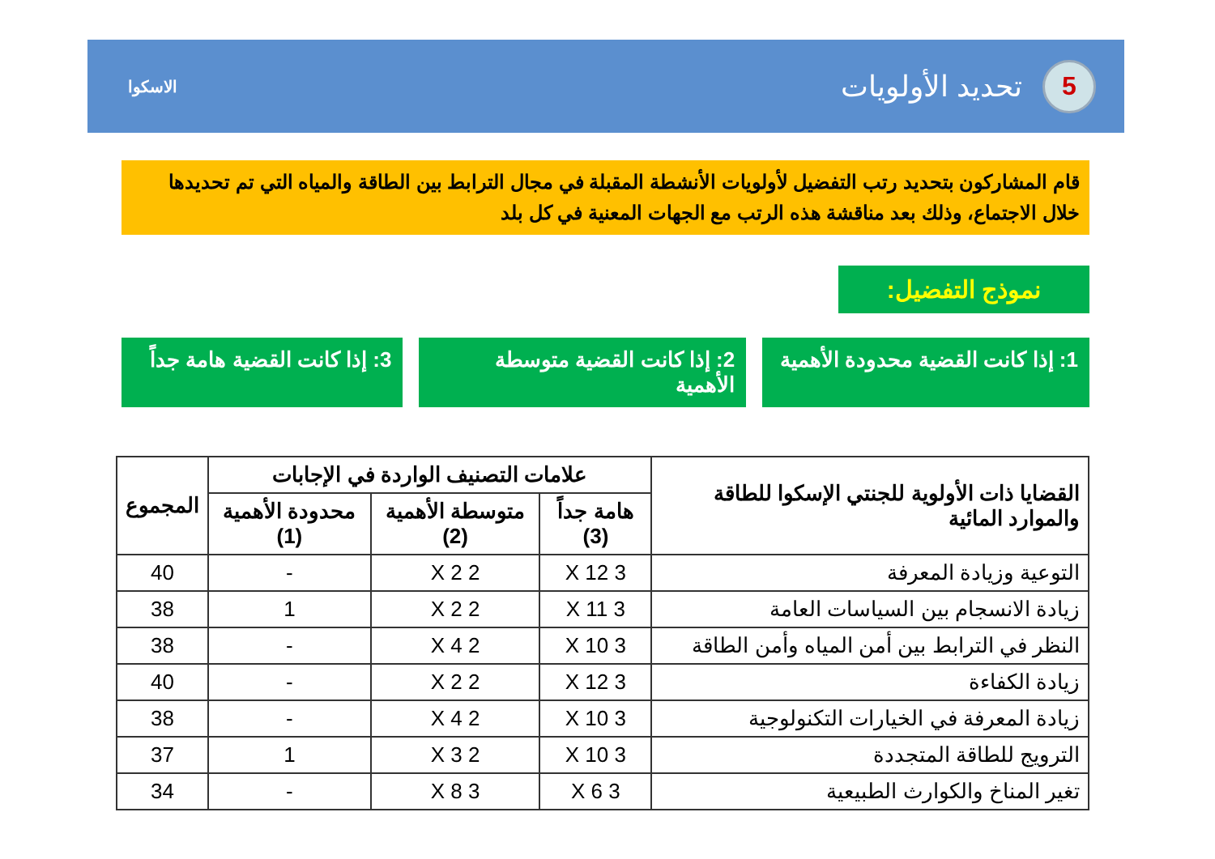5
تحديد الأولويات
الاسكوا
قام المشاركون بتحديد رتب التفضيل لأولويات الأنشطة المقبلة في مجال الترابط بين الطاقة والمياه التي تم تحديدها خلال الاجتماع، وذلك بعد مناقشة هذه الرتب مع الجهات المعنية في كل بلد
نموذج التفضيل:
1: إذا كانت القضية محدودة الأهمية
2: إذا كانت القضية متوسطة الأهمية
3: إذا كانت القضية هامة جداً
| القضايا ذات الأولوية للجنتي الإسكوا للطاقة والموارد المائية | علامات التصنيف الواردة في الإجابات | | | المجموع |
| --- | --- | --- | --- | --- |
| | هامة جداً (3) | متوسطة الأهمية (2) | محدودة الأهمية (1) | |
| التوعية وزيادة المعرفة | 3 X 12 | 2 X 2 | - | 40 |
| زيادة الانسجام بين السياسات العامة | 3 X 11 | 2 X 2 | 1 | 38 |
| النظر في الترابط بين أمن المياه وأمن الطاقة | 3 X 10 | 2 X 4 | - | 38 |
| زيادة الكفاءة | 3 X 12 | 2 X 2 | - | 40 |
| زيادة المعرفة في الخيارات التكنولوجية | 3 X 10 | 2 X 4 | - | 38 |
| الترويج للطاقة المتجددة | 3 X 10 | 2 X 3 | 1 | 37 |
| تغير المناخ والكوارث الطبيعية | 3 X 6 | 3 X 8 | - | 34 |